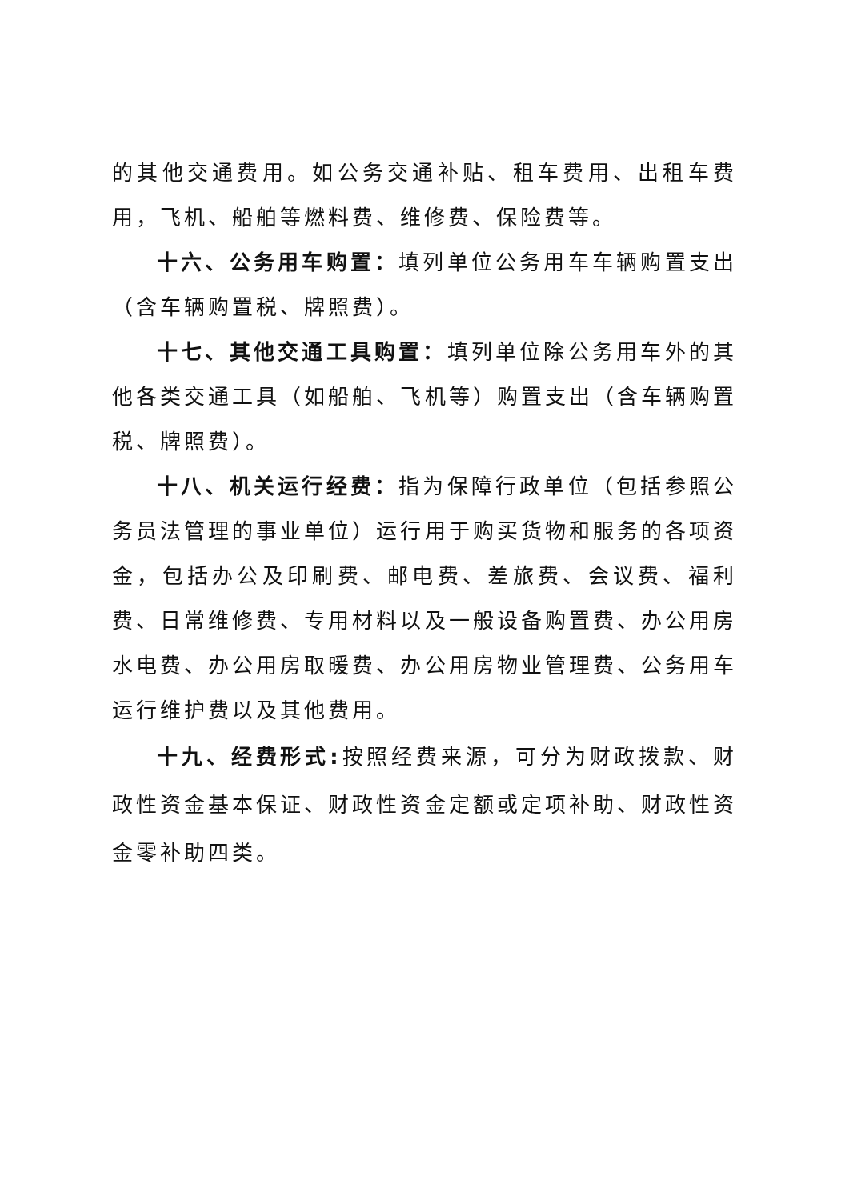的其他交通费用。如公务交通补贴、租车费用、出租车费用，飞机、船舶等燃料费、维修费、保险费等。
十六、公务用车购置：填列单位公务用车车辆购置支出（含车辆购置税、牌照费）。
十七、其他交通工具购置：填列单位除公务用车外的其他各类交通工具（如船舶、飞机等）购置支出（含车辆购置税、牌照费）。
十八、机关运行经费：指为保障行政单位（包括参照公务员法管理的事业单位）运行用于购买货物和服务的各项资金，包括办公及印刷费、邮电费、差旅费、会议费、福利费、日常维修费、专用材料以及一般设备购置费、办公用房水电费、办公用房取暖费、办公用房物业管理费、公务用车运行维护费以及其他费用。
十九、经费形式: 按照经费来源，可分为财政拨款、财政性资金基本保证、财政性资金定额或定项补助、财政性资金零补助四类。